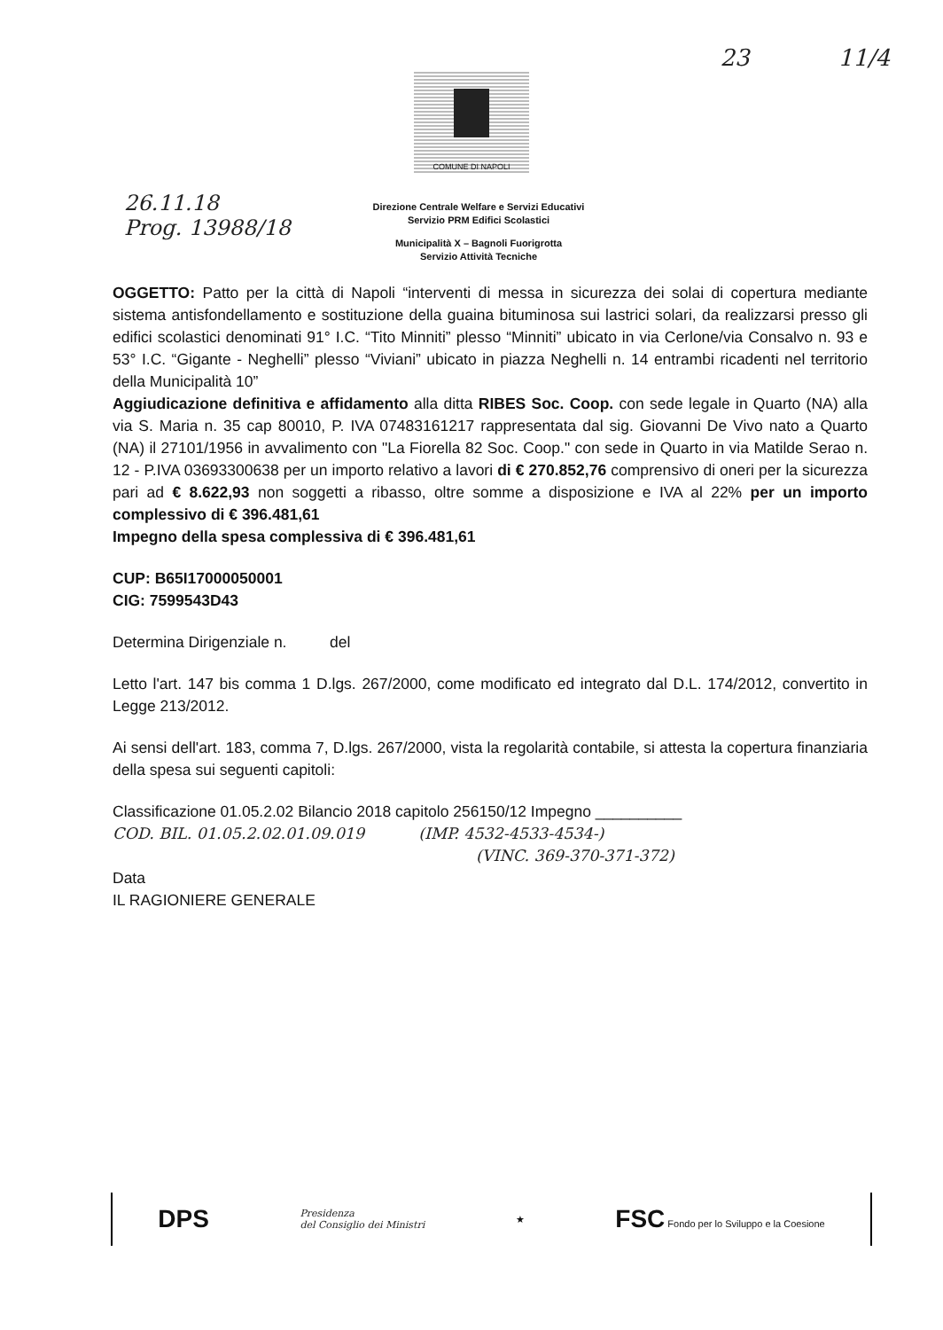23 11/4
COMUNE DI NAPOLI
26.11.18
Prog. 13988/18
Direzione Centrale Welfare e Servizi Educativi
Servizio PRM Edifici Scolastici
Municipalità X – Bagnoli Fuorigrotta
Servizio Attività Tecniche
OGGETTO: Patto per la città di Napoli “interventi di messa in sicurezza dei solai di copertura mediante sistema antisfondellamento e sostituzione della guaina bituminosa sui lastrici solari, da realizzarsi presso gli edifici scolastici denominati 91° I.C. “Tito Minniti” plesso “Minniti” ubicato in via Cerlone/via Consalvo n. 93 e 53° I.C. “Gigante - Neghelli” plesso “Viviani” ubicato in piazza Neghelli n. 14 entrambi ricadenti nel territorio della Municipalità 10”
Aggiudicazione definitiva e affidamento alla ditta RIBES Soc. Coop. con sede legale in Quarto (NA) alla via S. Maria n. 35 cap 80010, P. IVA 07483161217 rappresentata dal sig. Giovanni De Vivo nato a Quarto (NA) il 27101/1956 in avvalimento con "La Fiorella 82 Soc. Coop." con sede in Quarto in via Matilde Serao n. 12 - P.IVA 03693300638 per un importo relativo a lavori di € 270.852,76 comprensivo di oneri per la sicurezza pari ad € 8.622,93 non soggetti a ribasso, oltre somme a disposizione e IVA al 22% per un importo complessivo di € 396.481,61
Impegno della spesa complessiva di € 396.481,61
CUP: B65I17000050001
CIG: 7599543D43
Determina Dirigenziale n. del
Letto l'art. 147 bis comma 1 D.lgs. 267/2000, come modificato ed integrato dal D.L. 174/2012, convertito in Legge 213/2012.
Ai sensi dell'art. 183, comma 7, D.lgs. 267/2000, vista la regolarità contabile, si attesta la copertura finanziaria della spesa sui seguenti capitoli:
Classificazione 01.05.2.02 Bilancio 2018 capitolo 256150/12 Impegno __________
COD. BIL. 01.05.2.02.01.09.019 (IMP. 4532-4533-4534-)
(VINC. 369-370-371-372)
Data
IL RAGIONIERE GENERALE
DPS Presidenza
del Consiglio dei Ministri ★ FSC Fondo per lo Sviluppo e la Coesione